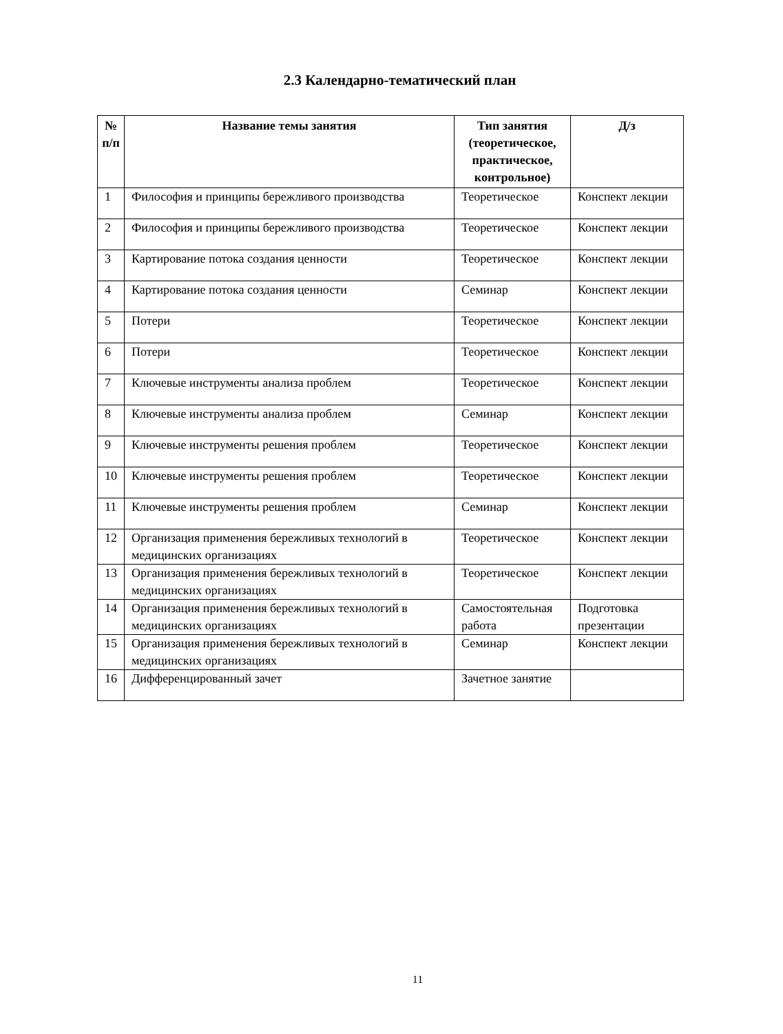2.3 Календарно-тематический план
| № п/п | Название темы занятия | Тип занятия (теоретическое, практическое, контрольное) | Д/з |
| --- | --- | --- | --- |
| 1 | Философия и принципы бережливого производства | Теоретическое | Конспект лекции |
| 2 | Философия и принципы бережливого производства | Теоретическое | Конспект лекции |
| 3 | Картирование потока создания ценности | Теоретическое | Конспект лекции |
| 4 | Картирование потока создания ценности | Семинар | Конспект лекции |
| 5 | Потери | Теоретическое | Конспект лекции |
| 6 | Потери | Теоретическое | Конспект лекции |
| 7 | Ключевые инструменты анализа проблем | Теоретическое | Конспект лекции |
| 8 | Ключевые инструменты анализа проблем | Семинар | Конспект лекции |
| 9 | Ключевые инструменты решения проблем | Теоретическое | Конспект лекции |
| 10 | Ключевые инструменты решения проблем | Теоретическое | Конспект лекции |
| 11 | Ключевые инструменты решения проблем | Семинар | Конспект лекции |
| 12 | Организация применения бережливых технологий в медицинских организациях | Теоретическое | Конспект лекции |
| 13 | Организация применения бережливых технологий в медицинских организациях | Теоретическое | Конспект лекции |
| 14 | Организация применения бережливых технологий в медицинских организациях | Самостоятельная работа | Подготовка презентации |
| 15 | Организация применения бережливых технологий в медицинских организациях | Семинар | Конспект лекции |
| 16 | Дифференцированный зачет | Зачетное занятие | |
11